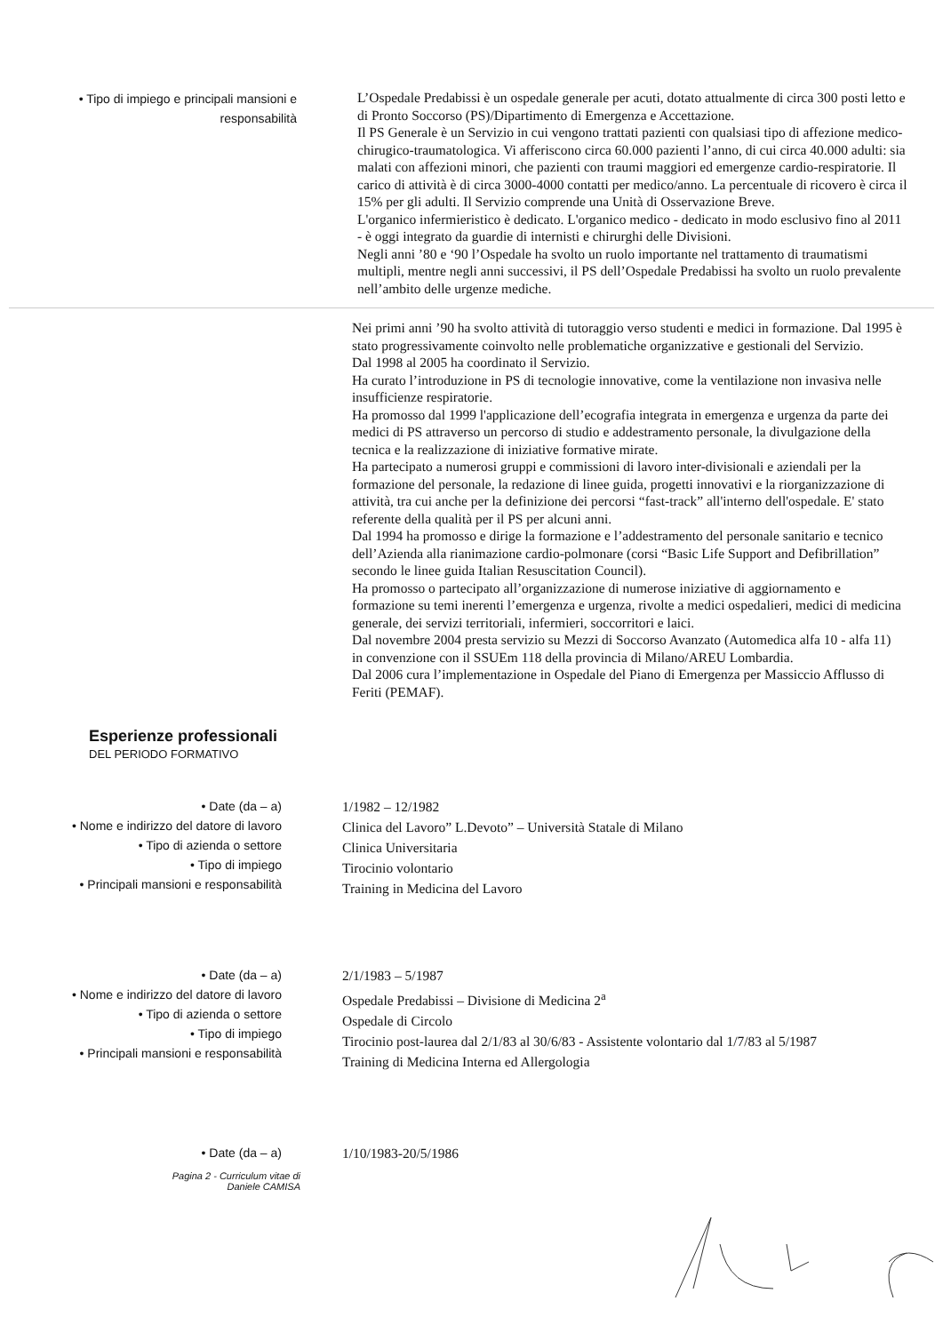• Tipo di impiego e principali mansioni e responsabilità
L’Ospedale Predabissi è un ospedale generale per acuti, dotato attualmente di circa 300 posti letto e di Pronto Soccorso (PS)/Dipartimento di Emergenza e Accettazione.
Il PS Generale è un Servizio in cui vengono trattati pazienti con qualsiasi tipo di affezione medico-chirugico-traumatologica. Vi afferiscono circa 60.000 pazienti l’anno, di cui circa 40.000 adulti: sia malati con affezioni minori, che pazienti con traumi maggiori ed emergenze cardio-respiratorie. Il carico di attività è di circa 3000-4000 contatti per medico/anno. La percentuale di ricovero è circa il 15% per gli adulti. Il Servizio comprende una Unità di Osservazione Breve.
L'organico infermieristico è dedicato. L'organico medico - dedicato in modo esclusivo fino al 2011 - è oggi integrato da guardie di internisti e chirurghi delle Divisioni.
Negli anni ’80 e ‘90 l’Ospedale ha svolto un ruolo importante nel trattamento di traumatismi multipli, mentre negli anni successivi, il PS dell’Ospedale Predabissi ha svolto un ruolo prevalente nell’ambito delle urgenze mediche.
Nei primi anni ’90 ha svolto attività di tutoraggio verso studenti e medici in formazione. Dal 1995 è stato progressivamente coinvolto nelle problematiche organizzative e gestionali del Servizio.
Dal 1998 al 2005 ha coordinato il Servizio.
Ha curato l’introduzione in PS di tecnologie innovative, come la ventilazione non invasiva nelle insufficienze respiratorie.
Ha promosso dal 1999 l'applicazione dell’ecografia integrata in emergenza e urgenza da parte dei medici di PS attraverso un percorso di studio e addestramento personale, la divulgazione della tecnica e la realizzazione di iniziative formative mirate.
Ha partecipato a numerosi gruppi e commissioni di lavoro inter-divisionali e aziendali per la formazione del personale, la redazione di linee guida, progetti innovativi e la riorganizzazione di attività, tra cui anche per la definizione dei percorsi “fast-track” all'interno dell'ospedale. E' stato referente della qualità per il PS per alcuni anni.
Dal 1994 ha promosso e dirige la formazione e l’addestramento del personale sanitario e tecnico dell’Azienda alla rianimazione cardio-polmonare (corsi “Basic Life Support and Defibrillation” secondo le linee guida Italian Resuscitation Council).
Ha promosso o partecipato all’organizzazione di numerose iniziative di aggiornamento e formazione su temi inerenti l’emergenza e urgenza, rivolte a medici ospedalieri, medici di medicina generale, dei servizi territoriali, infermieri, soccorritori e laici.
Dal novembre 2004 presta servizio su Mezzi di Soccorso Avanzato (Automedica alfa 10 - alfa 11) in convenzione con il SSUEm 118 della provincia di Milano/AREU Lombardia.
Dal 2006 cura l’implementazione in Ospedale del Piano di Emergenza per Massiccio Afflusso di Feriti (PEMAF).
Esperienze professionali
DEL PERIODO FORMATIVO
• Date (da – a)
• Nome e indirizzo del datore di lavoro
• Tipo di azienda o settore
• Tipo di impiego
• Principali mansioni e responsabilità
1/1982 – 12/1982
Clinica del Lavoro” L.Devoto” – Università Statale di Milano
Clinica Universitaria
Tirocinio volontario
Training in Medicina del Lavoro
• Date (da – a)
• Nome e indirizzo del datore di lavoro
• Tipo di azienda o settore
• Tipo di impiego
• Principali mansioni e responsabilità
2/1/1983 – 5/1987
Ospedale Predabissi – Divisione di Medicina 2<sup>a</sup>
Ospedale di Circolo
Tirocinio post-laurea dal 2/1/83 al 30/6/83 - Assistente volontario dal 1/7/83 al 5/1987
Training di Medicina Interna ed Allergologia
• Date (da – a)
1/10/1983-20/5/1986
Pagina 2 - Curriculum vitae di
Daniele CAMISA